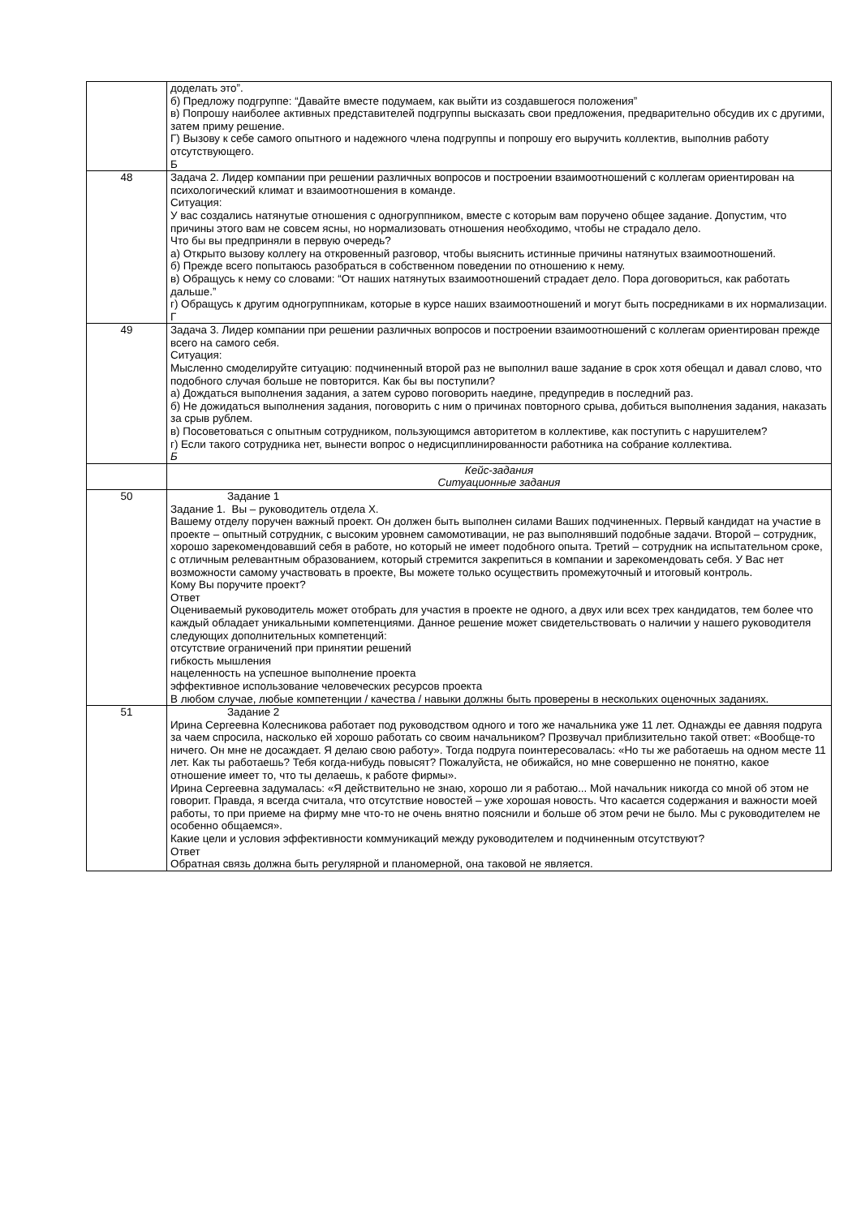| | доделать это”. б) Предложу подгруппе: “Давайте вместе подумаем, как выйти из создавшегося положения” в) Попрошу наиболее активных представителей подгруппы высказать свои предложения, предварительно обсудив их с другими, затем приму решение. Г) Вызову к себе самого опытного и надежного члена подгруппы и попрошу его выручить коллектив, выполнив работу отсутствующего. Б |
| 48 | Задача 2. Лидер компании при решении различных вопросов и построении взаимоотношений с коллегам ориентирован на психологический климат и взаимоотношения в команде. Ситуация: У вас создались натянутые отношения с одногруппником, вместе с которым вам поручено общее задание. Допустим, что причины этого вам не совсем ясны, но нормализовать отношения необходимо, чтобы не страдало дело. Что бы вы предприняли в первую очередь? а) Открыто вызову коллегу на откровенный разговор, чтобы выяснить истинные причины натянутых взаимоотношений. б) Прежде всего попытаюсь разобраться в собственном поведении по отношению к нему. в) Обращусь к нему со словами: “От наших натянутых взаимоотношений страдает дело. Пора договориться, как работать дальше.” г) Обращусь к другим одногруппникам, которые в курсе наших взаимоотношений и могут быть посредниками в их нормализации. Г |
| 49 | Задача 3. Лидер компании при решении различных вопросов и построении взаимоотношений с коллегам ориентирован прежде всего на самого себя. Ситуация: Мысленно смоделируйте ситуацию: подчиненный второй раз не выполнил ваше задание в срок хотя обещал и давал слово, что подобного случая больше не повторится. Как бы вы поступили? а) Дождаться выполнения задания, а затем сурово поговорить наедине, предупредив в последний раз. б) Не дожидаться выполнения задания, поговорить с ним о причинах повторного срыва, добиться выполнения задания, наказать за срыв рублем. в) Посоветоваться с опытным сотрудником, пользующимся авторитетом в коллективе, как поступить с нарушителем? г) Если такого сотрудника нет, вынести вопрос о недисциплинированности работника на собрание коллектива. Б |
| | Кейс-задания Ситуационные задания |
| 50 | Задание 1 Задание 1. Вы – руководитель отдела Х. Вашему отделу поручен важный проект. Он должен быть выполнен силами Ваших подчиненных. Первый кандидат на участие в проекте – опытный сотрудник, с высоким уровнем самомотивации, не раз выполнявший подобные задачи. Второй – сотрудник, хорошо зарекомендовавший себя в работе, но который не имеет подобного опыта. Третий – сотрудник на испытательном сроке, с отличным релевантным образованием, который стремится закрепиться в компании и зарекомендовать себя. У Вас нет возможности самому участвовать в проекте, Вы можете только осуществить промежуточный и итоговый контроль. Кому Вы поручите проект? Ответ Оцениваемый руководитель может отобрать для участия в проекте не одного, а двух или всех трех кандидатов, тем более что каждый обладает уникальными компетенциями. Данное решение может свидетельствовать о наличии у нашего руководителя следующих дополнительных компетенций: отсутствие ограничений при принятии решений гибкость мышления нацеленность на успешное выполнение проекта эффективное использование человеческих ресурсов проекта В любом случае, любые компетенции / качества / навыки должны быть проверены в нескольких оценочных заданиях. |
| 51 | Задание 2 Ирина Сергеевна Колесникова работает под руководством одного и того же начальника уже 11 лет. Однажды ее давняя подруга за чаем спросила, насколько ей хорошо работать со своим начальником? Прозвучал приблизительно такой ответ: «Вообще-то ничего. Он мне не досаждает. Я делаю свою работу». Тогда подруга поинтересовалась: «Но ты же работаешь на одном месте 11 лет. Как ты работаешь? Тебя когда-нибудь повысят? Пожалуйста, не обижайся, но мне совершенно не понятно, какое отношение имеет то, что ты делаешь, к работе фирмы». Ирина Сергеевна задумалась: «Я действительно не знаю, хорошо ли я работаю... Мой начальник никогда со мной об этом не говорит. Правда, я всегда считала, что отсутствие новостей – уже хорошая новость. Что касается содержания и важности моей работы, то при приеме на фирму мне что-то не очень внятно пояснили и больше об этом речи не было. Мы с руководителем не особенно общаемся». Какие цели и условия эффективности коммуникаций между руководителем и подчиненным отсутствуют? Ответ Обратная связь должна быть регулярной и планомерной, она таковой не является. |